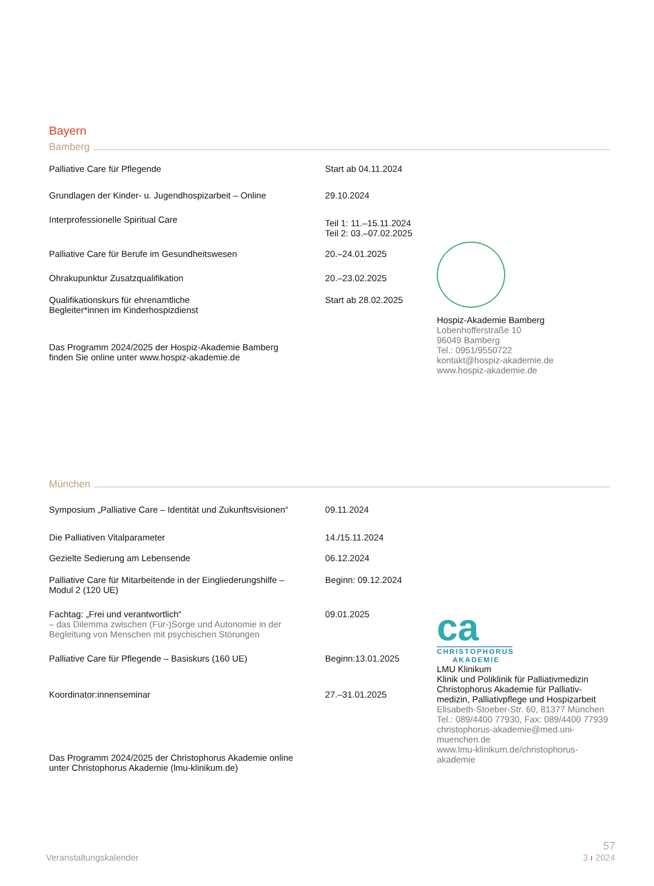Bayern
Bamberg
Palliative Care für Pflegende Start ab 04.11.2024
Grundlagen der Kinder- u. Jugendhospizarbeit – Online
29.10.2024
Interprofessionelle Spiritual Care
Teil 1: 11.–15.11.2024
Teil 2: 03.–07.02.2025
Palliative Care für Berufe im Gesundheitswesen 20.–24.01.2025
Ohrakupunktur Zusatzqualifikation 20.–23.02.2025
Qualifikationskurs für ehrenamtliche
Begleiter*innen im Kinderhospizdienst
Start ab 28.02.2025
Das Programm 2024/2025 der Hospiz-Akademie Bamberg
finden Sie online unter www.hospiz-akademie.de
Hospiz-Akademie Bamberg
Lobenhofferstraße 10
96049 Bamberg
Tel.: 0951/9550722
kontakt@hospiz-akademie.de
www.hospiz-akademie.de
München
Symposium „Palliative Care – Identität und Zukunftsvisionen“
09.11.2024
Die Palliativen Vitalparameter 14./15.11.2024
Gezielte Sedierung am Lebensende 06.12.2024
Palliative Care für Mitarbeitende in der Eingliederungshilfe –
Modul 2 (120 UE)
Beginn: 09.12.2024
Fachtag: „Frei und verantwortlich“
– das Dilemma zwischen (Für-)Sorge und Autonomie in der
Begleitung von Menschen mit psychischen Störungen
09.01.2025
Palliative Care für Pflegende – Basiskurs (160 UE) Beginn:13.01.2025
Koordinator:innenseminar 27.–31.01.2025
Das Programm 2024/2025 der Christophorus Akademie online
unter Christophorus Akademie (lmu-klinikum.de)
ca
CHRISTOPHORUS
AKADEMIE
LMU Klinikum
Klinik und Poliklinik für Palliativmedizin
Christophorus Akademie für Palliativ-
medizin, Palliativpflege und Hospizarbeit
Elisabeth-Stoeber-Str. 60, 81377 München
Tel.: 089/4400 77930, Fax: 089/4400 77939
christophorus-akademie@med.uni-muenchen.de
www.lmu-klinikum.de/christophorus-akademie
Veranstaltungskalender
57
3 ı 2024